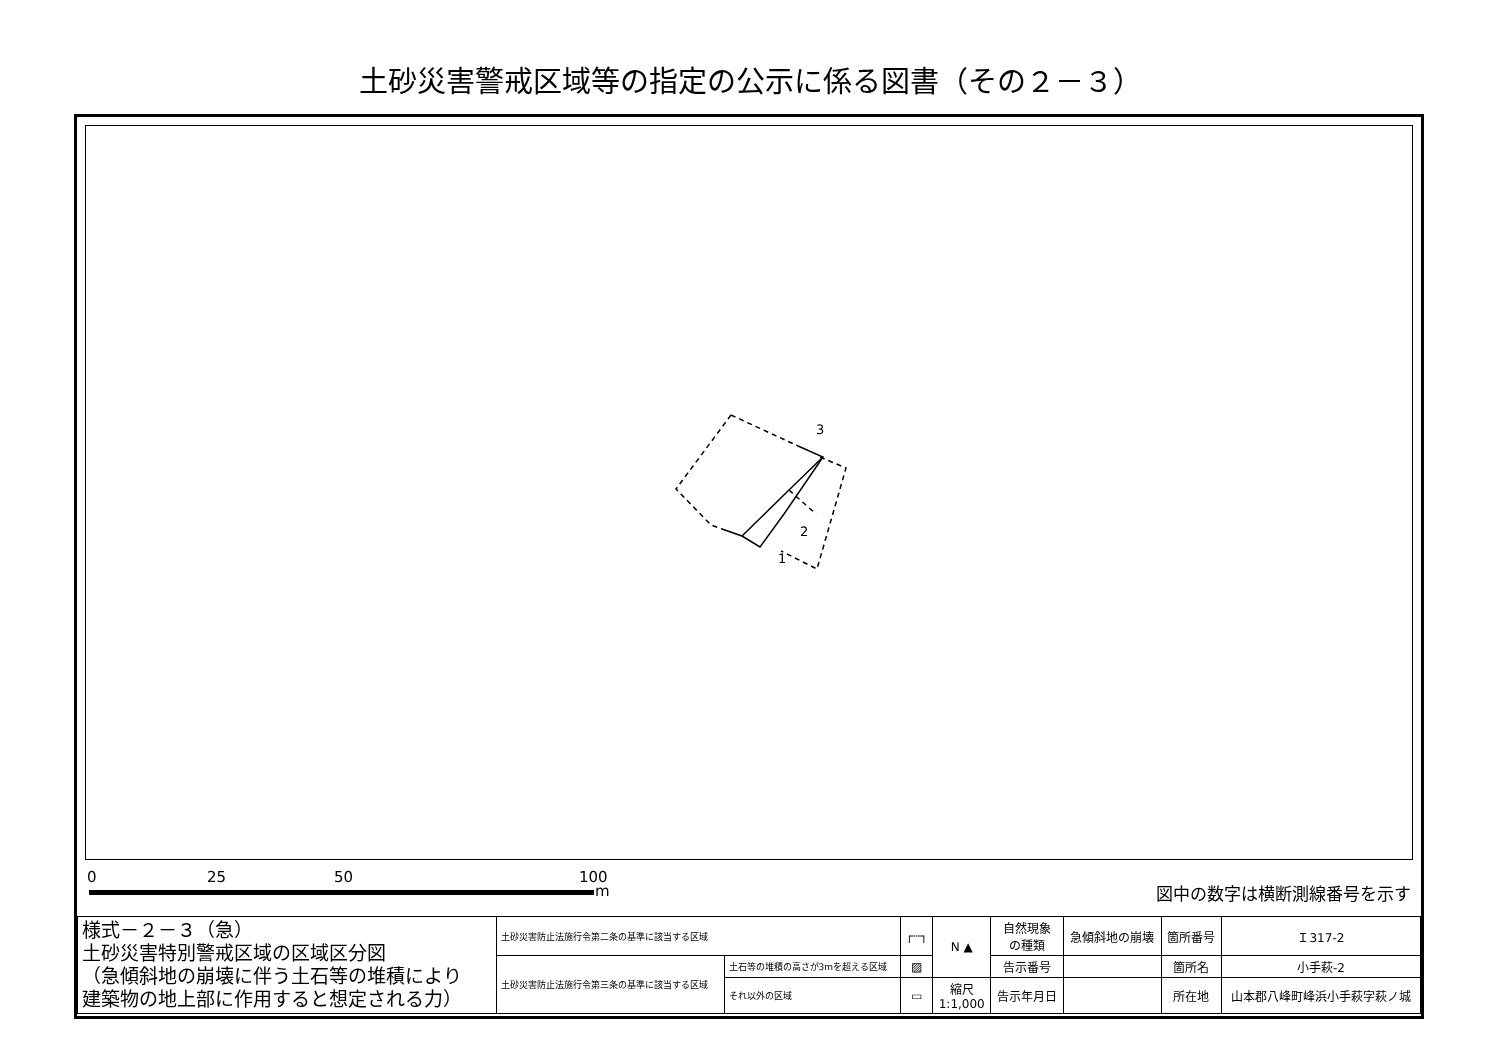土砂災害警戒区域等の指定の公示に係る図書（その２－３）
3
2
1
0 25 50 100
m 図中の数字は横断測線番号を示す
| 様式－２－３（急） 土砂災害特別警戒区域の区域区分図 （急傾斜地の崩壊に伴う土石等の堆積により 建築物の地上部に作用すると想定される力） | 土砂災害防止法施行令第二条の基準に該当する区域 | | ┌┄┐ | N ▲ | 自然現象 の種類 | 急傾斜地の崩壊 | 箇所番号 | Ｉ317-2 |
| | 土砂災害防止法施行令第三条の基準に該当する区域 | 土石等の堆積の高さが3mを超える区域 | ▨ | | 告示番号 | | 箇所名 | 小手萩-2 |
| | | それ以外の区域 | ▭ | 縮尺 1:1,000 | 告示年月日 | | 所在地 | 山本郡八峰町峰浜小手萩字萩ノ城 |